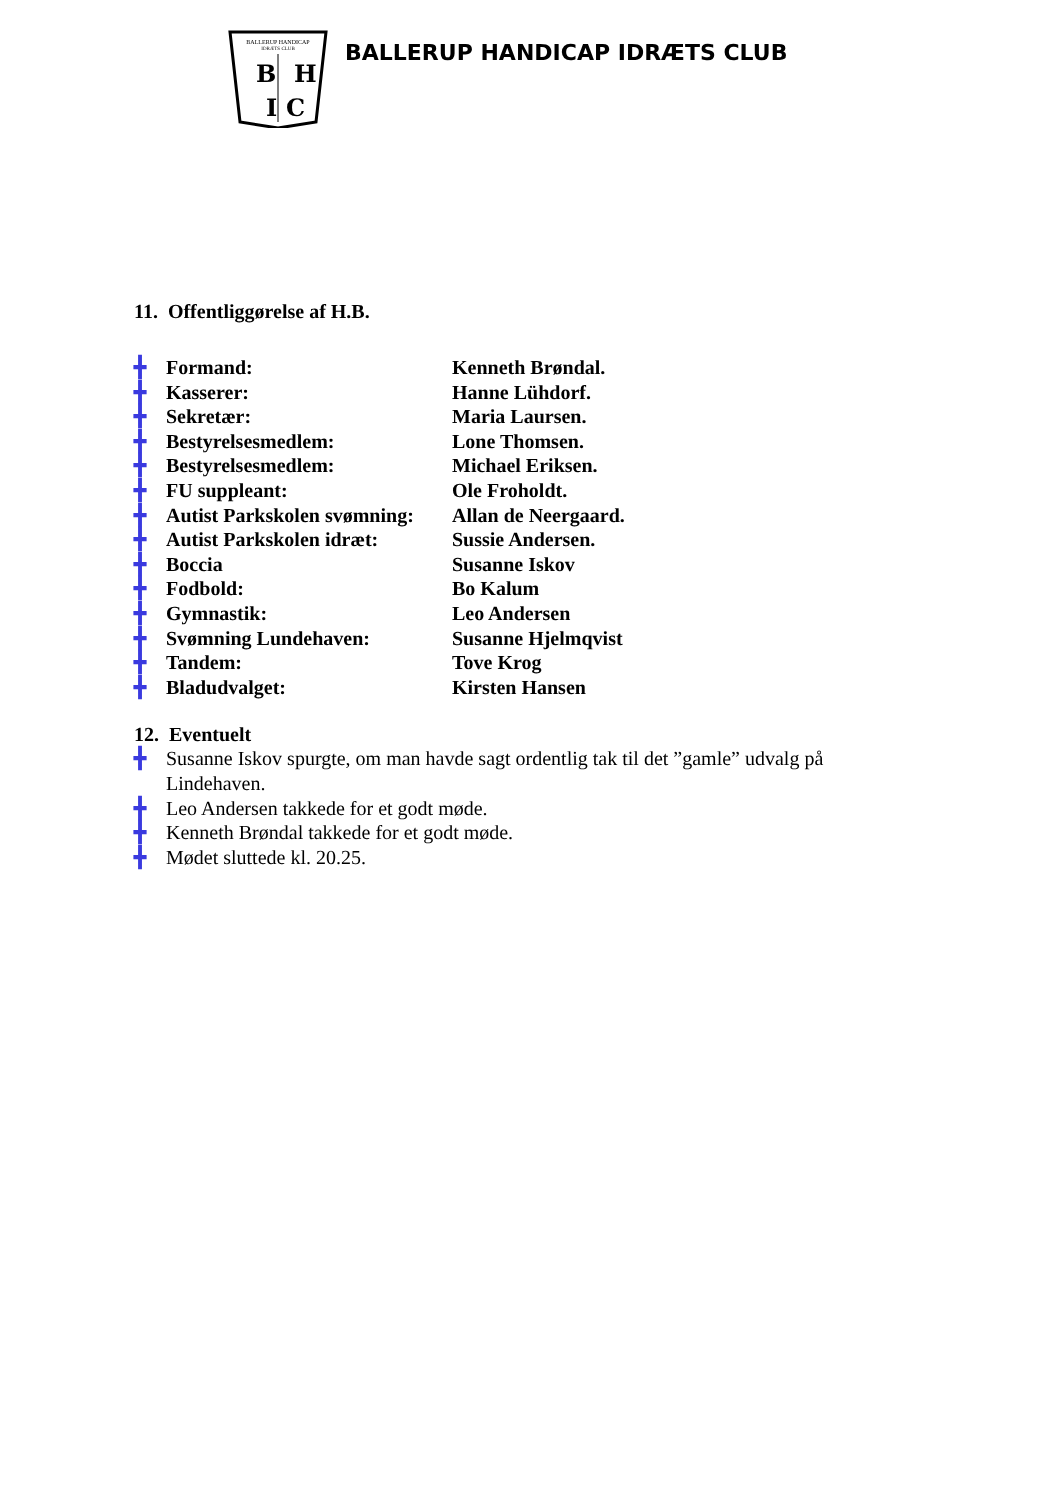BALLERUP HANDICAP
IDRÆTS CLUB
B
H
I
C
BALLERUP HANDICAP IDRÆTS CLUB
11. Offentliggørelse af H.B.
╋ Formand: Kenneth Brøndal.
╋ Kasserer: Hanne Lühdorf.
╋ Sekretær: Maria Laursen.
╋ Bestyrelsesmedlem: Lone Thomsen.
╋ Bestyrelsesmedlem: Michael Eriksen.
╋ FU suppleant: Ole Froholdt.
╋ Autist Parkskolen svømning: Allan de Neergaard.
╋ Autist Parkskolen idræt: Sussie Andersen.
╋ Boccia Susanne Iskov
╋ Fodbold: Bo Kalum
╋ Gymnastik: Leo Andersen
╋ Svømning Lundehaven: Susanne Hjelmqvist
╋ Tandem: Tove Krog
╋ Bladudvalget: Kirsten Hansen
12. Eventuelt
╋ Susanne Iskov spurgte, om man havde sagt ordentlig tak til det ”gamle” udvalg på Lindehaven.
╋ Leo Andersen takkede for et godt møde.
╋ Kenneth Brøndal takkede for et godt møde.
╋ Mødet sluttede kl. 20.25.